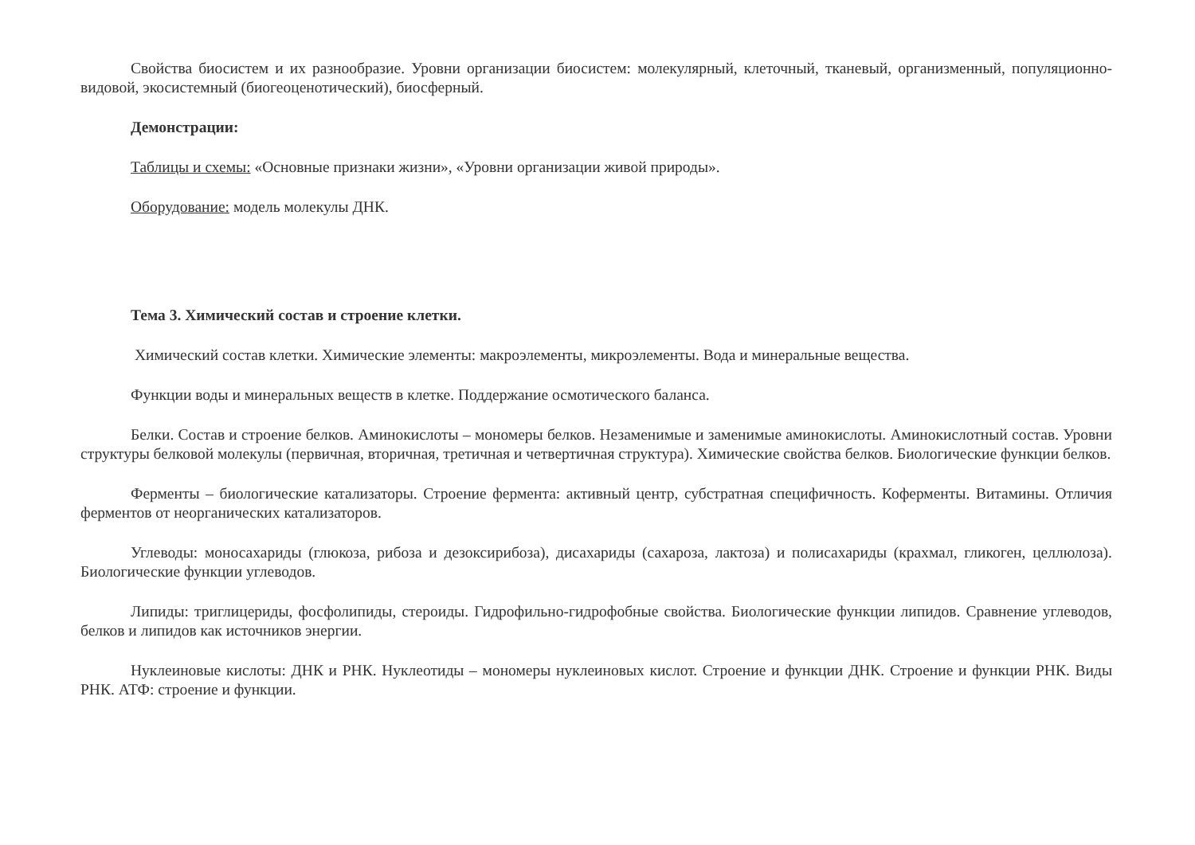Свойства биосистем и их разнообразие. Уровни организации биосистем: молекулярный, клеточный, тканевый, организменный, популяционно-видовой, экосистемный (биогеоценотический), биосферный.
Демонстрации:
Таблицы и схемы: «Основные признаки жизни», «Уровни организации живой природы».
Оборудование: модель молекулы ДНК.
Тема 3. Химический состав и строение клетки.
Химический состав клетки. Химические элементы: макроэлементы, микроэлементы. Вода и минеральные вещества.
Функции воды и минеральных веществ в клетке. Поддержание осмотического баланса.
Белки. Состав и строение белков. Аминокислоты – мономеры белков. Незаменимые и заменимые аминокислоты. Аминокислотный состав. Уровни структуры белковой молекулы (первичная, вторичная, третичная и четвертичная структура). Химические свойства белков. Биологические функции белков.
Ферменты – биологические катализаторы. Строение фермента: активный центр, субстратная специфичность. Коферменты. Витамины. Отличия ферментов от неорганических катализаторов.
Углеводы: моносахариды (глюкоза, рибоза и дезоксирибоза), дисахариды (сахароза, лактоза) и полисахариды (крахмал, гликоген, целлюлоза). Биологические функции углеводов.
Липиды: триглицериды, фосфолипиды, стероиды. Гидрофильно-гидрофобные свойства. Биологические функции липидов. Сравнение углеводов, белков и липидов как источников энергии.
Нуклеиновые кислоты: ДНК и РНК. Нуклеотиды – мономеры нуклеиновых кислот. Строение и функции ДНК. Строение и функции РНК. Виды РНК. АТФ: строение и функции.